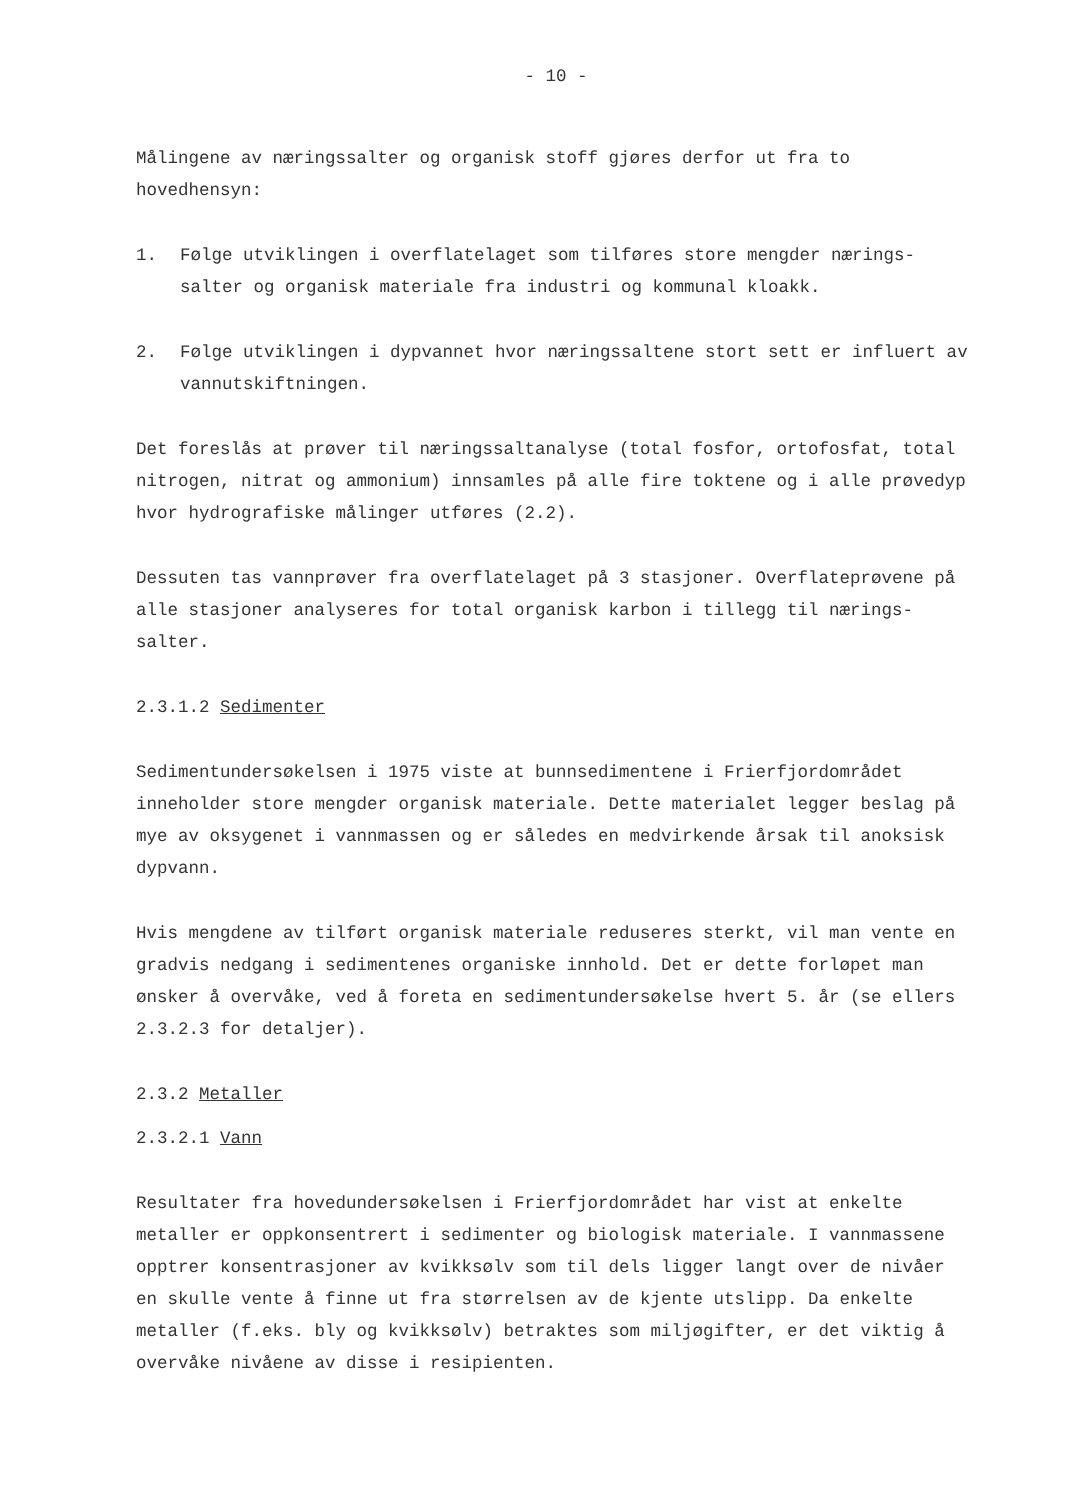- 10 -
Målingene av næringssalter og organisk stoff gjøres derfor ut fra to hovedhensyn:
1. Følge utviklingen i overflatelaget som tilføres store mengder nærings-salter og organisk materiale fra industri og kommunal kloakk.
2. Følge utviklingen i dypvannet hvor næringssaltene stort sett er influert av vannutskiftningen.
Det foreslås at prøver til næringssaltanalyse (total fosfor, ortofosfat, total nitrogen, nitrat og ammonium) innsamles på alle fire toktene og i alle prøvedyp hvor hydrografiske målinger utføres (2.2).
Dessuten tas vannprøver fra overflatelaget på 3 stasjoner. Overflateprøvene på alle stasjoner analyseres for total organisk karbon i tillegg til nærings-salter.
2.3.1.2 Sedimenter
Sedimentundersøkelsen i 1975 viste at bunnsedimentene i Frierfjordområdet inneholder store mengder organisk materiale. Dette materialet legger beslag på mye av oksygenet i vannmassen og er således en medvirkende årsak til anoksisk dypvann.
Hvis mengdene av tilført organisk materiale reduseres sterkt, vil man vente en gradvis nedgang i sedimentenes organiske innhold. Det er dette forløpet man ønsker å overvåke, ved å foreta en sedimentundersøkelse hvert 5. år (se ellers 2.3.2.3 for detaljer).
2.3.2 Metaller
2.3.2.1 Vann
Resultater fra hovedundersøkelsen i Frierfjordområdet har vist at enkelte metaller er oppkonsentrert i sedimenter og biologisk materiale. I vannmassene opptrer konsentrasjoner av kvikksølv som til dels ligger langt over de nivåer en skulle vente å finne ut fra størrelsen av de kjente utslipp. Da enkelte metaller (f.eks. bly og kvikksølv) betraktes som miljøgifter, er det viktig å overvåke nivåene av disse i resipienten.